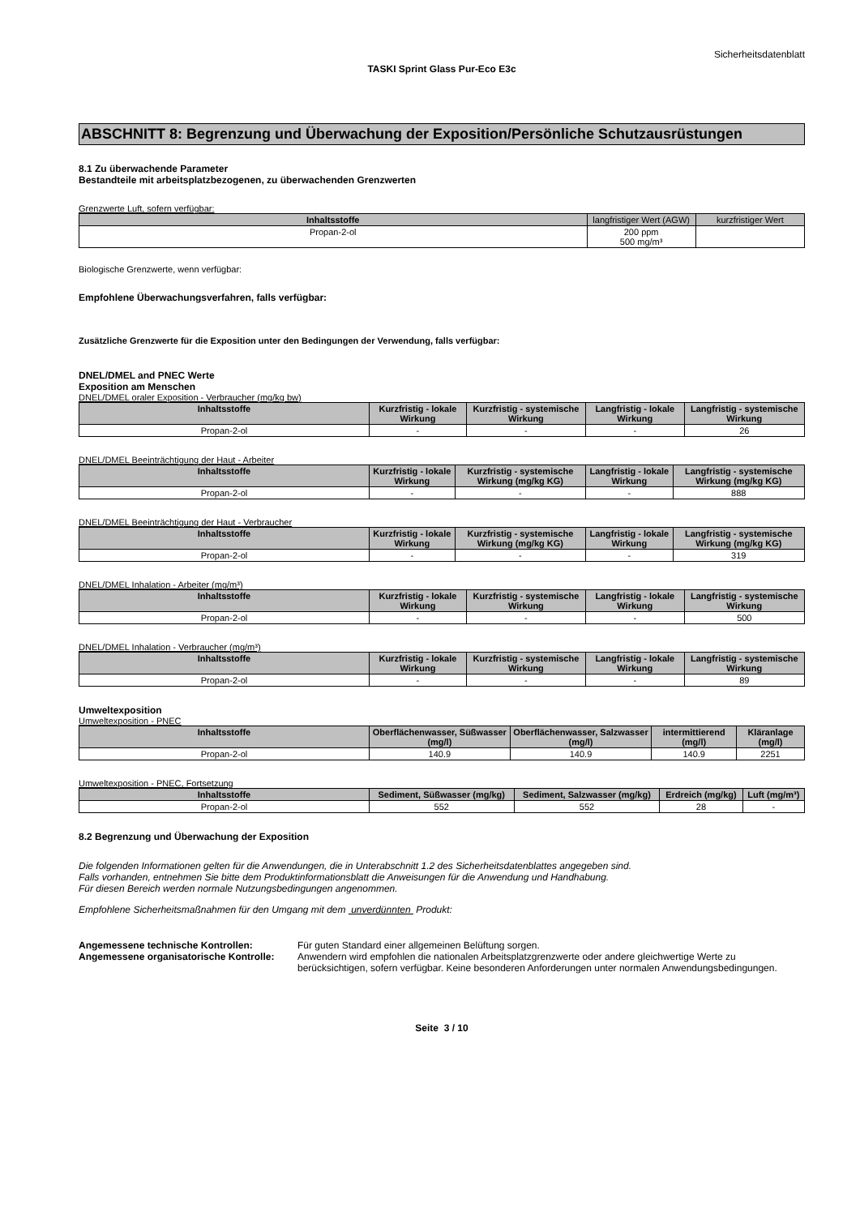Sicherheitsdatenblatt
TASKI Sprint Glass Pur-Eco E3c
ABSCHNITT 8: Begrenzung und Überwachung der Exposition/Persönliche Schutzausrüstungen
8.1 Zu überwachende Parameter
Bestandteile mit arbeitsplatzbezogenen, zu überwachenden Grenzwerten
Grenzwerte Luft, sofern verfügbar:
| Inhaltsstoffe | langfristiger Wert (AGW) | kurzfristiger Wert |
| Propan-2-ol | 200 ppm 500 mg/m³ | |
Biologische Grenzwerte, wenn verfügbar:
Empfohlene Überwachungsverfahren, falls verfügbar:
Zusätzliche Grenzwerte für die Exposition unter den Bedingungen der Verwendung, falls verfügbar:
DNEL/DMEL and PNEC Werte
Exposition am Menschen
DNEL/DMEL oraler Exposition - Verbraucher (mg/kg bw)
| Inhaltsstoffe | Kurzfristig - lokale Wirkung | Kurzfristig - systemische Wirkung | Langfristig - lokale Wirkung | Langfristig - systemische Wirkung |
| --- | --- | --- | --- | --- |
| Propan-2-ol | - | - | - | 26 |
DNEL/DMEL Beeinträchtigung der Haut - Arbeiter
| Inhaltsstoffe | Kurzfristig - lokale Wirkung | Kurzfristig - systemische Wirkung (mg/kg KG) | Langfristig - lokale Wirkung | Langfristig - systemische Wirkung (mg/kg KG) |
| --- | --- | --- | --- | --- |
| Propan-2-ol | - | - | - | 888 |
DNEL/DMEL Beeinträchtigung der Haut - Verbraucher
| Inhaltsstoffe | Kurzfristig - lokale Wirkung | Kurzfristig - systemische Wirkung (mg/kg KG) | Langfristig - lokale Wirkung | Langfristig - systemische Wirkung (mg/kg KG) |
| --- | --- | --- | --- | --- |
| Propan-2-ol | - | - | - | 319 |
DNEL/DMEL Inhalation - Arbeiter (mg/m³)
| Inhaltsstoffe | Kurzfristig - lokale Wirkung | Kurzfristig - systemische Wirkung | Langfristig - lokale Wirkung | Langfristig - systemische Wirkung |
| --- | --- | --- | --- | --- |
| Propan-2-ol | - | - | - | 500 |
DNEL/DMEL Inhalation - Verbraucher (mg/m³)
| Inhaltsstoffe | Kurzfristig - lokale Wirkung | Kurzfristig - systemische Wirkung | Langfristig - lokale Wirkung | Langfristig - systemische Wirkung |
| --- | --- | --- | --- | --- |
| Propan-2-ol | - | - | - | 89 |
Umweltexposition
Umweltexposition - PNEC
| Inhaltsstoffe | Oberflächenwasser, Süßwasser (mg/l) | Oberflächenwasser, Salzwasser (mg/l) | intermittierend (mg/l) | Kläranlage (mg/l) |
| --- | --- | --- | --- | --- |
| Propan-2-ol | 140.9 | 140.9 | 140.9 | 2251 |
Umweltexposition - PNEC, Fortsetzung
| Inhaltsstoffe | Sediment, Süßwasser (mg/kg) | Sediment, Salzwasser (mg/kg) | Erdreich (mg/kg) | Luft (mg/m³) |
| --- | --- | --- | --- | --- |
| Propan-2-ol | 552 | 552 | 28 | - |
8.2 Begrenzung und Überwachung der Exposition
Die folgenden Informationen gelten für die Anwendungen, die in Unterabschnitt 1.2 des Sicherheitsdatenblattes angegeben sind.
Falls vorhanden, entnehmen Sie bitte dem Produktinformationsblatt die Anweisungen für die Anwendung und Handhabung.
Für diesen Bereich werden normale Nutzungsbedingungen angenommen.
Empfohlene Sicherheitsmaßnahmen für den Umgang mit dem unverdünnten Produkt:
Angemessene technische Kontrollen:
Für guten Standard einer allgemeinen Belüftung sorgen.
Angemessene organisatorische Kontrolle:
Anwendern wird empfohlen die nationalen Arbeitsplatzgrenzwerte oder andere gleichwertige Werte zu berücksichtigen, sofern verfügbar. Keine besonderen Anforderungen unter normalen Anwendungsbedingungen.
Seite 3 / 10